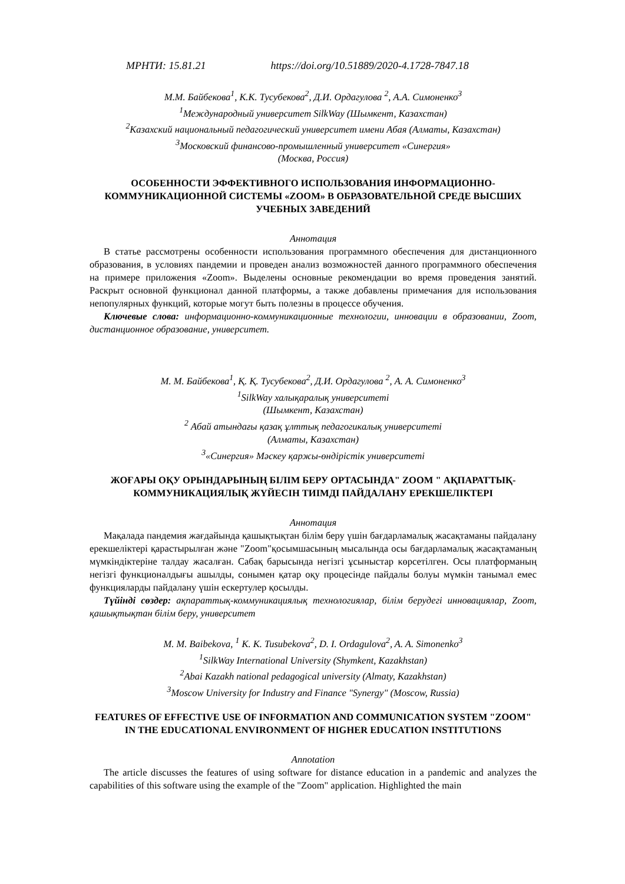МРНТИ: 15.81.21 https://doi.org/10.51889/2020-4.1728-7847.18
М.М. Байбекова<sup>1</sup>, К.К. Тусубекова<sup>2</sup>, Д.И. Ордагулова <sup>2</sup>, А.А. Симоненко<sup>3</sup>
<sup>1</sup> Международный университет SilkWay (Шымкент, Казахстан)
<sup>2</sup> Казахский национальный педагогический университет имени Абая (Алматы, Казахстан)
<sup>3</sup> Московский финансово-промышленный университет «Синергия»
(Москва, Россия)
ОСОБЕННОСТИ ЭФФЕКТИВНОГО ИСПОЛЬЗОВАНИЯ ИНФОРМАЦИОННО-КОММУНИКАЦИОННОЙ СИСТЕМЫ «ZOOM» В ОБРАЗОВАТЕЛЬНОЙ СРЕДЕ ВЫСШИХ УЧЕБНЫХ ЗАВЕДЕНИЙ
Аннотация
В статье рассмотрены особенности использования программного обеспечения для дистанционного образования, в условиях пандемии и проведен анализ возможностей данного программного обеспечения на примере приложения «Zoom». Выделены основные рекомендации во время проведения занятий. Раскрыт основной функционал данной платформы, а также добавлены примечания для использования непопулярных функций, которые могут быть полезны в процессе обучения.
Ключевые слова: информационно-коммуникационные технологии, инновации в образовании, Zoom, дистанционное образование, университет.
М. М. Байбекова<sup>1</sup>, Қ. Қ. Тусубекова<sup>2</sup>, Д.И. Ордагулова <sup>2</sup>, А. А. Симоненко<sup>3</sup>
<sup>1</sup> SilkWay халықаралық университеті
(Шымкент, Казахстан)
<sup>2</sup> Абай атындағы қазақ ұлттық педагогикалық университеті
(Алматы, Казахстан)
<sup>3</sup> «Синергия» Мәскеу қаржы-өндірістік университеті
ЖОҒАРЫ ОҚУ ОРЫНДАРЫНЫҢ БІЛІМ БЕРУ ОРТАСЫНДА" ZOOM " АҚПАРАТТЫҚ-КОММУНИКАЦИЯЛЫҚ ЖҮЙЕСІН ТИІМДІ ПАЙДАЛАНУ ЕРЕКШЕЛІКТЕРІ
Аннотация
Мақалада пандемия жағдайында қашықтықтан білім беру үшін бағдарламалық жасақтаманы пайдалану ерекшеліктері қарастырылған және "Zoom"қосымшасының мысалында осы бағдарламалық жасақтаманың мүмкіндіктеріне талдау жасалған. Сабақ барысында негізгі ұсыныстар көрсетілген. Осы платформаның негізгі функционалдығы ашылды, сонымен қатар оқу процесінде пайдалы болуы мүмкін танымал емес функцияларды пайдалану үшін ескертулер қосылды.
Түйінді сөздер: ақпараттық-коммуникациялық технологиялар, білім берудегі инновациялар, Zoom, қашықтықтан білім беру, университет
M. M. Baibekova, <sup>1</sup> K. K. Tusubekova<sup>2</sup>, D. I. Ordagulova<sup>2</sup>, A. A. Simonenko<sup>3</sup>
<sup>1</sup> SilkWay International University (Shymkent, Kazakhstan)
<sup>2</sup> Abai Kazakh national pedagogical university (Almaty, Kazakhstan)
<sup>3</sup> Moscow University for Industry and Finance "Synergy" (Moscow, Russia)
FEATURES OF EFFECTIVE USE OF INFORMATION AND COMMUNICATION SYSTEM "ZOOM" IN THE EDUCATIONAL ENVIRONMENT OF HIGHER EDUCATION INSTITUTIONS
Annotation
The article discusses the features of using software for distance education in a pandemic and analyzes the capabilities of this software using the example of the "Zoom" application. Highlighted the main